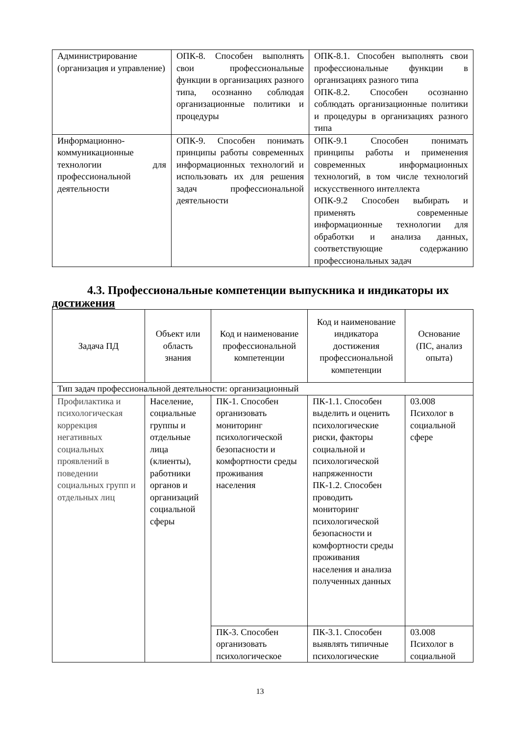| Администрирование (организация и управление) | ОПК-8. Способен выполнять свои профессиональные функции в организациях разного типа, осознанно соблюдая организационные политики и процедуры | ОПК-8.1. Способен выполнять свои профессиональные функции в организациях разного типа ОПК-8.2. Способен осознанно соблюдать организационные политики и процедуры в организациях разного типа |
| Информационно-коммуникационные технологии для профессиональной деятельности | ОПК-9. Способен понимать принципы работы современных информационных технологий и использовать их для решения задач профессиональной деятельности | ОПК-9.1 Способен понимать принципы работы и применения современных информационных технологий, в том числе технологий искусственного интеллекта ОПК-9.2 Способен выбирать и применять современные информационные технологии для обработки и анализа данных, соответствующие содержанию профессиональных задач |
4.3. Профессиональные компетенции выпускника и индикаторы их достижения
| Задача ПД | Объект или область знания | Код и наименование профессиональной компетенции | Код и наименование индикатора достижения профессиональной компетенции | Основание (ПС, анализ опыта) |
| --- | --- | --- | --- | --- |
| Тип задач профессиональной деятельности: организационный | | | | |
| Профилактика и психологическая коррекция негативных социальных проявлений в поведении социальных групп и отдельных лиц | Население, социальные группы и отдельные лица (клиенты), работники органов и организаций социальной сферы | ПК-1. Способен организовать мониторинг психологической безопасности и комфортности среды проживания населения | ПК-1.1. Способен выделить и оценить психологические риски, факторы социальной и психологической напряженности ПК-1.2. Способен проводить мониторинг психологической безопасности и комфортности среды проживания населения и анализа полученных данных | 03.008 Психолог в социальной сфере |
| | | ПК-3. Способен организовать психологическое | ПК-3.1. Способен выявлять типичные психологические | 03.008 Психолог в социальной |
13